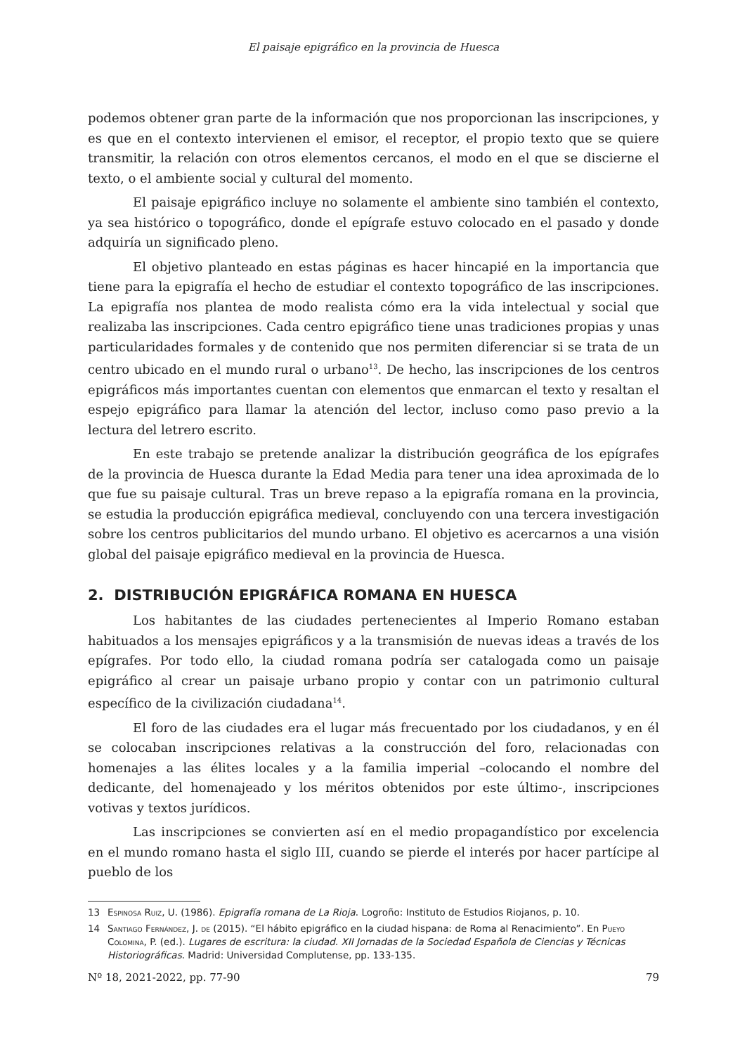El paisaje epigráfico en la provincia de Huesca
podemos obtener gran parte de la información que nos proporcionan las inscripciones, y es que en el contexto intervienen el emisor, el receptor, el propio texto que se quiere transmitir, la relación con otros elementos cercanos, el modo en el que se discierne el texto, o el ambiente social y cultural del momento.
El paisaje epigráfico incluye no solamente el ambiente sino también el contexto, ya sea histórico o topográfico, donde el epígrafe estuvo colocado en el pasado y donde adquiría un significado pleno.
El objetivo planteado en estas páginas es hacer hincapié en la importancia que tiene para la epigrafía el hecho de estudiar el contexto topográfico de las inscripciones. La epigrafía nos plantea de modo realista cómo era la vida intelectual y social que realizaba las inscripciones. Cada centro epigráfico tiene unas tradiciones propias y unas particularidades formales y de contenido que nos permiten diferenciar si se trata de un centro ubicado en el mundo rural o urbano<sup>13</sup>. De hecho, las inscripciones de los centros epigráficos más importantes cuentan con elementos que enmarcan el texto y resaltan el espejo epigráfico para llamar la atención del lector, incluso como paso previo a la lectura del letrero escrito.
En este trabajo se pretende analizar la distribución geográfica de los epígrafes de la provincia de Huesca durante la Edad Media para tener una idea aproximada de lo que fue su paisaje cultural. Tras un breve repaso a la epigrafía romana en la provincia, se estudia la producción epigráfica medieval, concluyendo con una tercera investigación sobre los centros publicitarios del mundo urbano. El objetivo es acercarnos a una visión global del paisaje epigráfico medieval en la provincia de Huesca.
2. DISTRIBUCIÓN EPIGRÁFICA ROMANA EN HUESCA
Los habitantes de las ciudades pertenecientes al Imperio Romano estaban habituados a los mensajes epigráficos y a la transmisión de nuevas ideas a través de los epígrafes. Por todo ello, la ciudad romana podría ser catalogada como un paisaje epigráfico al crear un paisaje urbano propio y contar con un patrimonio cultural específico de la civilización ciudadana<sup>14</sup>.
El foro de las ciudades era el lugar más frecuentado por los ciudadanos, y en él se colocaban inscripciones relativas a la construcción del foro, relacionadas con homenajes a las élites locales y a la familia imperial –colocando el nombre del dedicante, del homenajeado y los méritos obtenidos por este último-, inscripciones votivas y textos jurídicos.
Las inscripciones se convierten así en el medio propagandístico por excelencia en el mundo romano hasta el siglo III, cuando se pierde el interés por hacer partícipe al pueblo de los
13 Espinosa Ruiz, U. (1986). Epigrafía romana de La Rioja. Logroño: Instituto de Estudios Riojanos, p. 10.
14 Santiago Fernández, J. de (2015). “El hábito epigráfico en la ciudad hispana: de Roma al Renacimiento”. En Pueyo Colomina, P. (ed.). Lugares de escritura: la ciudad. XII Jornadas de la Sociedad Española de Ciencias y Técnicas Historiográficas. Madrid: Universidad Complutense, pp. 133-135.
Nº 18, 2021-2022, pp. 77-90 79